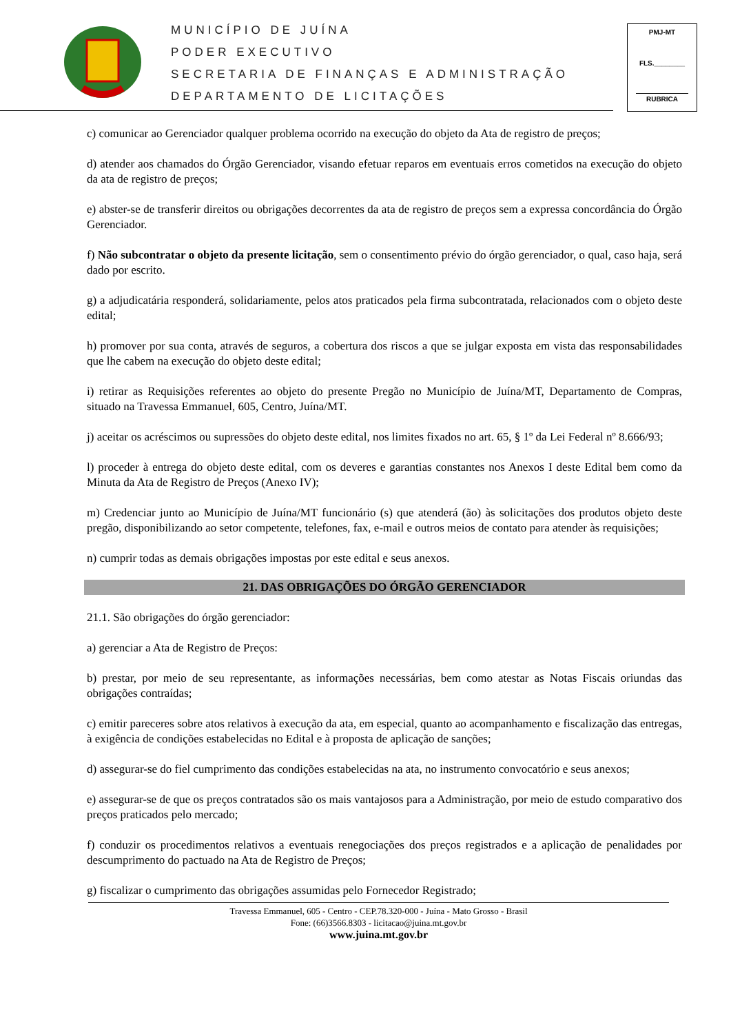MUNICÍPIO DE JUÍNA
PODER EXECUTIVO
SECRETARIA DE FINANÇAS E ADMINISTRAÇÃO
DEPARTAMENTO DE LICITAÇÕES
PMJ-MT
FLS.________
RUBRICA
c) comunicar ao Gerenciador qualquer problema ocorrido na execução do objeto da Ata de registro de preços;
d) atender aos chamados do Órgão Gerenciador, visando efetuar reparos em eventuais erros cometidos na execução do objeto da ata de registro de preços;
e) abster-se de transferir direitos ou obrigações decorrentes da ata de registro de preços sem a expressa concordância do Órgão Gerenciador.
f) Não subcontratar o objeto da presente licitação, sem o consentimento prévio do órgão gerenciador, o qual, caso haja, será dado por escrito.
g) a adjudicatária responderá, solidariamente, pelos atos praticados pela firma subcontratada, relacionados com o objeto deste edital;
h) promover por sua conta, através de seguros, a cobertura dos riscos a que se julgar exposta em vista das responsabilidades que lhe cabem na execução do objeto deste edital;
i) retirar as Requisições referentes ao objeto do presente Pregão no Município de Juína/MT, Departamento de Compras, situado na Travessa Emmanuel, 605, Centro, Juína/MT.
j) aceitar os acréscimos ou supressões do objeto deste edital, nos limites fixados no art. 65, § 1º da Lei Federal nº 8.666/93;
l) proceder à entrega do objeto deste edital, com os deveres e garantias constantes nos Anexos I deste Edital bem como da Minuta da Ata de Registro de Preços (Anexo IV);
m) Credenciar junto ao Município de Juína/MT funcionário (s) que atenderá (ão) às solicitações dos produtos objeto deste pregão, disponibilizando ao setor competente, telefones, fax, e-mail e outros meios de contato para atender às requisições;
n) cumprir todas as demais obrigações impostas por este edital e seus anexos.
21. DAS OBRIGAÇÕES DO ÓRGÃO GERENCIADOR
21.1. São obrigações do órgão gerenciador:
a) gerenciar a Ata de Registro de Preços:
b) prestar, por meio de seu representante, as informações necessárias, bem como atestar as Notas Fiscais oriundas das obrigações contraídas;
c) emitir pareceres sobre atos relativos à execução da ata, em especial, quanto ao acompanhamento e fiscalização das entregas, à exigência de condições estabelecidas no Edital e à proposta de aplicação de sanções;
d) assegurar-se do fiel cumprimento das condições estabelecidas na ata, no instrumento convocatório e seus anexos;
e) assegurar-se de que os preços contratados são os mais vantajosos para a Administração, por meio de estudo comparativo dos preços praticados pelo mercado;
f) conduzir os procedimentos relativos a eventuais renegociações dos preços registrados e a aplicação de penalidades por descumprimento do pactuado na Ata de Registro de Preços;
g) fiscalizar o cumprimento das obrigações assumidas pelo Fornecedor Registrado;
Travessa Emmanuel, 605 - Centro - CEP.78.320-000 - Juína - Mato Grosso - Brasil
Fone: (66)3566.8303 - licitacao@juina.mt.gov.br
www.juina.mt.gov.br